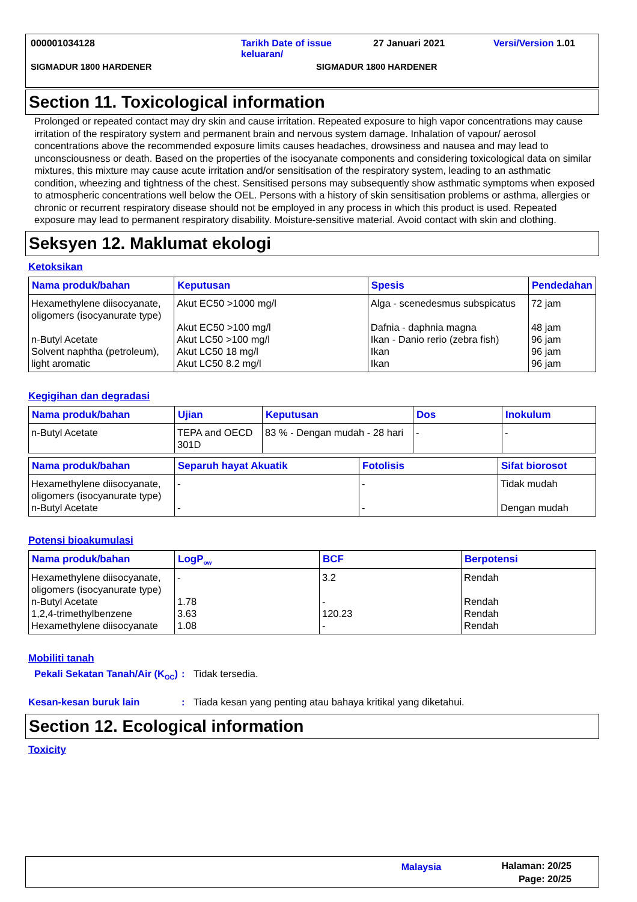000001034128 Tarikh Date of issue
keluaran/ 27 Januari 2021 Versi/Version 1.01
SIGMADUR 1800 HARDENER SIGMADUR 1800 HARDENER
Section 11. Toxicological information
Prolonged or repeated contact may dry skin and cause irritation. Repeated exposure to high vapor concentrations may cause irritation of the respiratory system and permanent brain and nervous system damage. Inhalation of vapour/ aerosol concentrations above the recommended exposure limits causes headaches, drowsiness and nausea and may lead to unconsciousness or death. Based on the properties of the isocyanate components and considering toxicological data on similar mixtures, this mixture may cause acute irritation and/or sensitisation of the respiratory system, leading to an asthmatic condition, wheezing and tightness of the chest. Sensitised persons may subsequently show asthmatic symptoms when exposed to atmospheric concentrations well below the OEL. Persons with a history of skin sensitisation problems or asthma, allergies or chronic or recurrent respiratory disease should not be employed in any process in which this product is used. Repeated exposure may lead to permanent respiratory disability. Moisture-sensitive material. Avoid contact with skin and clothing.
Seksyen 12. Maklumat ekologi
Ketoksikan
| Nama produk/bahan | Keputusan | Spesis | Pendedahan |
| --- | --- | --- | --- |
| Hexamethylene diisocyanate, oligomers (isocyanurate type) n-Butyl Acetate Solvent naphtha (petroleum), light aromatic | Akut EC50 >1000 mg/l Akut EC50 >100 mg/l Akut LC50 >100 mg/l Akut LC50 18 mg/l Akut LC50 8.2 mg/l | Alga - scenedesmus subspicatus Dafnia - daphnia magna Ikan - Danio rerio (zebra fish) Ikan Ikan | 72 jam 48 jam 96 jam 96 jam 96 jam |
Kegigihan dan degradasi
| Nama produk/bahan | Ujian | Keputusan | Dos | Inokulum |
| --- | --- | --- | --- | --- |
| n-Butyl Acetate | TEPA and OECD 301D | 83 % - Dengan mudah - 28 hari | - | - |
| Nama produk/bahan | Separuh hayat Akuatik | Fotolisis | Sifat biorosot |
| --- | --- | --- | --- |
| Hexamethylene diisocyanate, oligomers (isocyanurate type) n-Butyl Acetate | - - | - - | Tidak mudah Dengan mudah |
Potensi bioakumulasi
| Nama produk/bahan | LogP<sub>ow</sub> | BCF | Berpotensi |
| --- | --- | --- | --- |
| Hexamethylene diisocyanate, oligomers (isocyanurate type) n-Butyl Acetate 1,2,4-trimethylbenzene Hexamethylene diisocyanate | - 1.78 3.63 1.08 | 3.2 - 120.23 - | Rendah Rendah Rendah Rendah |
Mobiliti tanah
Pekali Sekatan Tanah/Air (K<sub>OC</sub>): Tidak tersedia.
Kesan-kesan buruk lain: Tiada kesan yang penting atau bahaya kritikal yang diketahui.
Section 12. Ecological information
Toxicity
Malaysia Halaman: 20/25
Page: 20/25